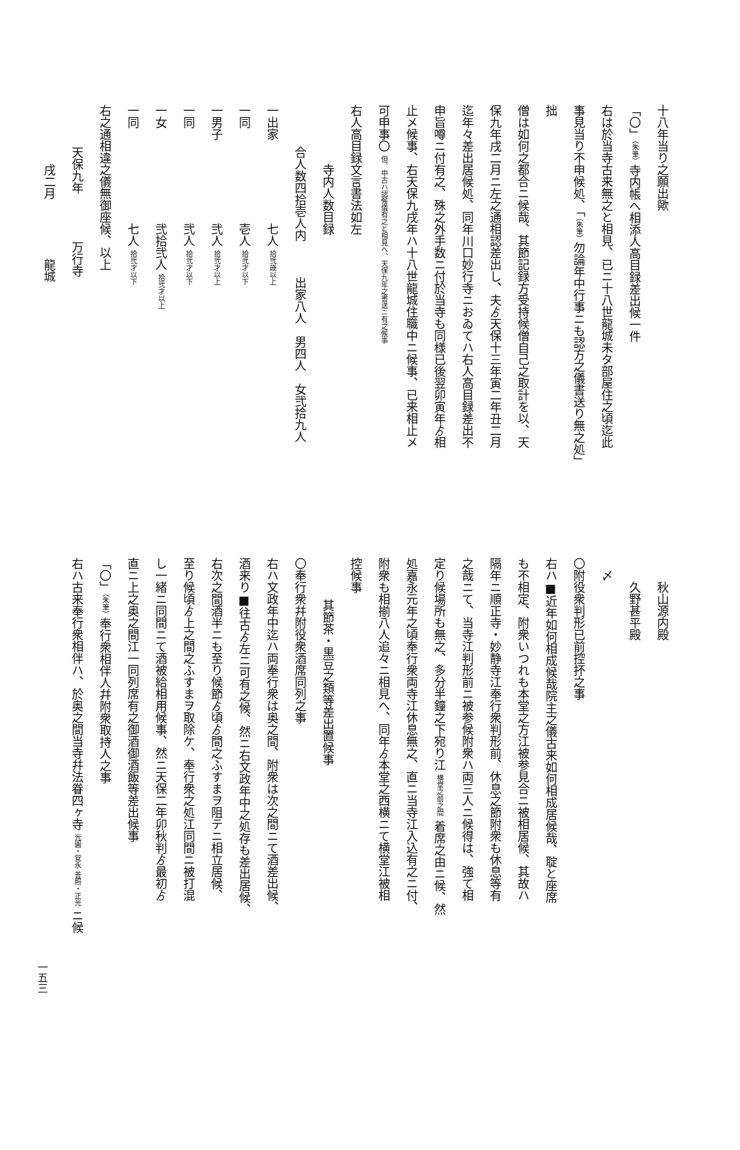十八年当り之願出歟
「〇」（朱筆）寺内帳へ相添人高目録差出候一件
右は於当寺古来無之と相見、已ニ十八世龍城未タ部屋住之頃迄此
事見当り不申候処、「（朱筆）勿論年中行事ニも認方之儀書送り無之処」拙
僧は如何之都合ニ候哉、其節記録方受持候僧自己之取計を以、天
保九年戌二月ニ左之通相認差出し、夫ゟ天保十三年寅二年丑二月
迄年々差出居候処、同年川口妙行寺ニおゐてハ右人高目録差出不
申旨噂ニ付有之、殊之外手数ニ付於当寺も同様已後翌卯寅年ゟ相
止メ候事、右天保九戌年ハ十八世龍城住職中ニ候事、已来相止メ
可申事〇 但、中古ハ認候儀有之と相見へ、天保九年之書送ニ有之候事
右人高目録文言書法如左
寺内人数目録
合人数四拾壱人内　　　出家八人　男四人　女弐拾九人
一出家　　　　　　　七人 拾弐歳以上
一同　　　　　　　　壱人 拾弐才以下
一男子　　　　　　　弐人 拾弐才以上
一同　　　　　　　　弐人 拾弐才以下
一女　　　　　　　　弐拾弐人 拾弐才以上
一同　　　　　　　　七人 拾弐才以下
右之通相違之儀無御座候、以上
天保九年　　　　万行寺
戌二月　　　　　龍城
秋山源内殿
久野甚平殿
〆
〇附役衆判形已前控抔之事
右ハ■近年如何相成候哉院主之儀古来如何相成居候哉、聢と座席
も不相定、附衆いつれも本堂之方江被参見合ニ被相居候、其故ハ
隔年ニ順正寺・妙静寺江奉行衆判形前、休息之節附衆も休息等有
之哉ニて、当寺江判形前ニ被参候附衆ハ両三人ニ候得は、強て相
定り候場所も無之、多分半鐘之下宛り江 横堂之前之間 着席之由ニ候、然
処嘉永元年之頃奉行衆両寺江休息無之、直ニ当寺江入込有之ニ付、
附衆も相揃八人追々ニ相見へ、同年ゟ本堂之西横ニて横堂江被相
控候事
其節茶・黒豆之類等差出置候事
〇奉行衆幷附役衆酒席同列之事
右ハ文政年中迄ハ両奉行衆は奥之間、附衆は次之間ニて酒差出候、
酒来り■往古ゟ左ニ可有之候、然ニ右文政年中之処存も差出居候、
右次之間酒半ニも至り候節ゟ頃ゟ間之ふすまヲ阻テニ相立居候、
至り候頃ゟ上之間之ふすまヲ取除ケ、奉行衆之処江同間ニ被打混
し一緒ニ同間ニて酒被給相用候事、然ニ天保二年卯秋判ゟ最初ゟ
直ニ上之奥之間江一同列席有之御酒御酒飯等差出候事
「〇」（朱筆）奉行衆相伴人幷附衆取持人之事
右ハ古来奉行衆相伴ハ、於奥之間当寺幷法眷四ヶ寺 光圓・覚永 善照・正光 ニ候
一五三